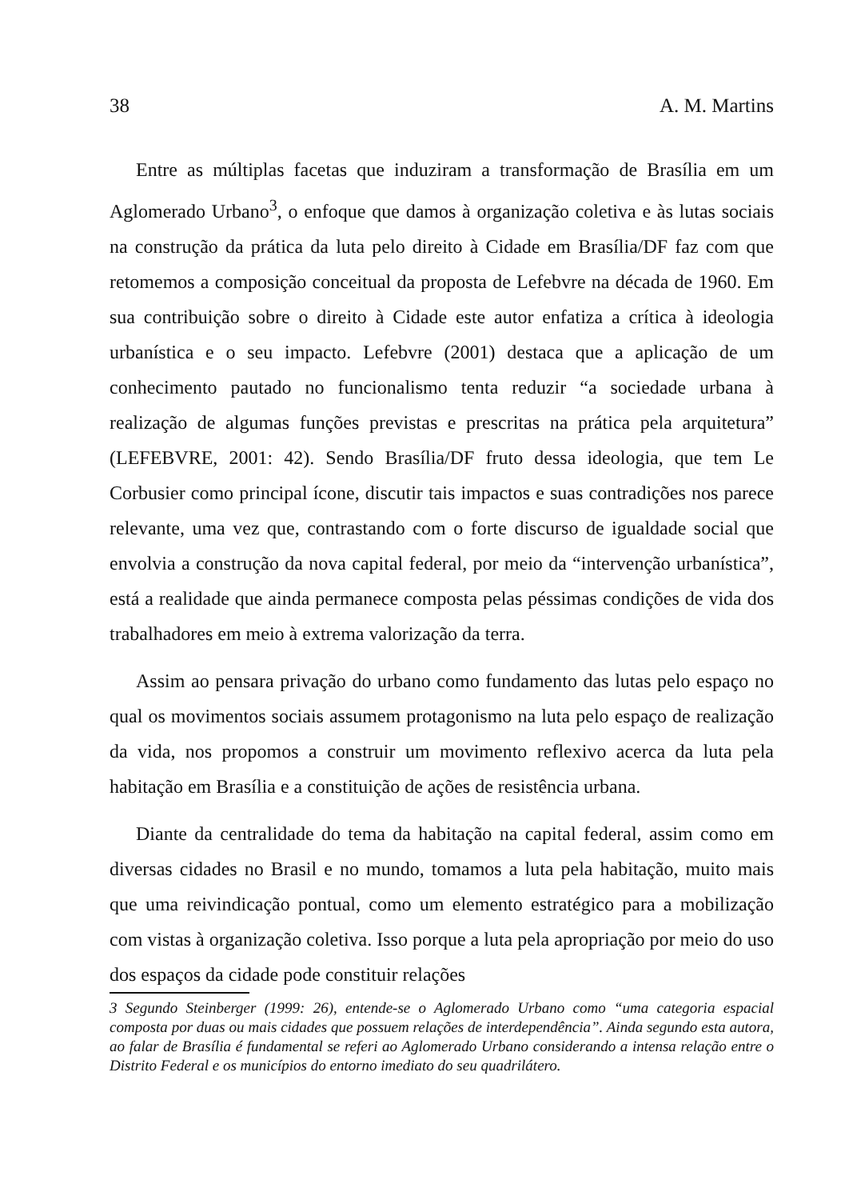38 A. M. Martins
Entre as múltiplas facetas que induziram a transformação de Brasília em um Aglomerado Urbano<sup>3</sup>, o enfoque que damos à organização coletiva e às lutas sociais na construção da prática da luta pelo direito à Cidade em Brasília/DF faz com que retomemos a composição conceitual da proposta de Lefebvre na década de 1960. Em sua contribuição sobre o direito à Cidade este autor enfatiza a crítica à ideologia urbanística e o seu impacto. Lefebvre (2001) destaca que a aplicação de um conhecimento pautado no funcionalismo tenta reduzir “a sociedade urbana à realização de algumas funções previstas e prescritas na prática pela arquitetura” (LEFEBVRE, 2001: 42). Sendo Brasília/DF fruto dessa ideologia, que tem Le Corbusier como principal ícone, discutir tais impactos e suas contradições nos parece relevante, uma vez que, contrastando com o forte discurso de igualdade social que envolvia a construção da nova capital federal, por meio da “intervenção urbanística”, está a realidade que ainda permanece composta pelas péssimas condições de vida dos trabalhadores em meio à extrema valorização da terra.
Assim ao pensara privação do urbano como fundamento das lutas pelo espaço no qual os movimentos sociais assumem protagonismo na luta pelo espaço de realização da vida, nos propomos a construir um movimento reflexivo acerca da luta pela habitação em Brasília e a constituição de ações de resistência urbana.
Diante da centralidade do tema da habitação na capital federal, assim como em diversas cidades no Brasil e no mundo, tomamos a luta pela habitação, muito mais que uma reivindicação pontual, como um elemento estratégico para a mobilização com vistas à organização coletiva. Isso porque a luta pela apropriação por meio do uso dos espaços da cidade pode constituir relações
3 Segundo Steinberger (1999: 26), entende-se o Aglomerado Urbano como “uma categoria espacial composta por duas ou mais cidades que possuem relações de interdependência”. Ainda segundo esta autora, ao falar de Brasília é fundamental se referi ao Aglomerado Urbano considerando a intensa relação entre o Distrito Federal e os municípios do entorno imediato do seu quadrilátero.